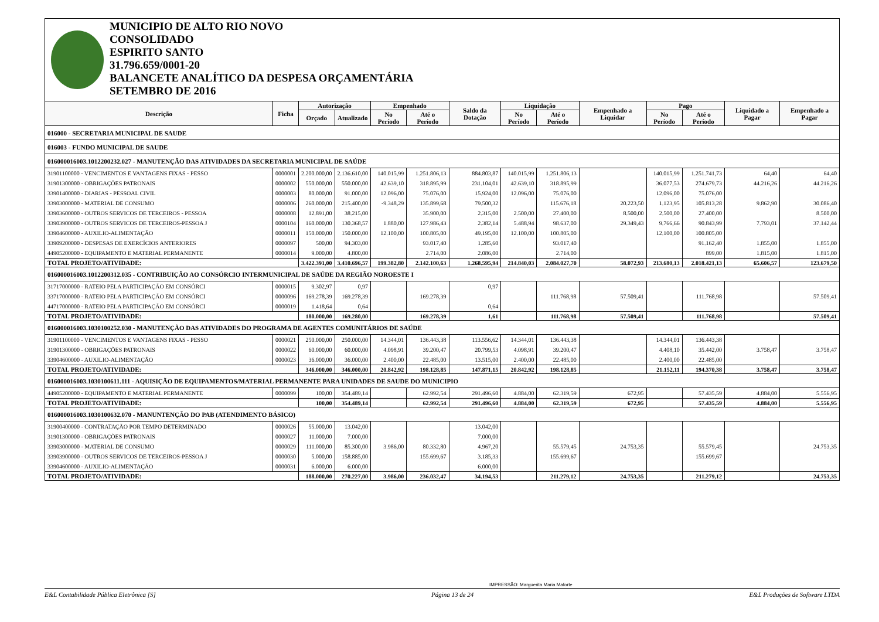MUNICIPIO DE ALTO RIO NOVO
CONSOLIDADO
ESPIRITO SANTO
31.796.659/0001-20
BALANCETE ANALÍTICO DA DESPESA ORÇAMENTÁRIA
SETEMBRO DE 2016
| Descrição | Ficha | Autorização | | Empenhado | | Saldo da Dotação | Liquidação | | Empenhado a Liquidar | Pago | | Liquidado a Pagar | Empenhado a Pagar |
| --- | --- | --- | --- | --- | --- | --- | --- | --- | --- | --- | --- | --- | --- |
| | | Orçado | Atualizado | No Período | Até o Período | | No Período | Até o Período | | No Período | Até o Período | | |
| 016000 - SECRETARIA MUNICIPAL DE SAUDE | | | | | | | | | | | | | |
| 016003 - FUNDO MUNICIPAL DE SAUDE | | | | | | | | | | | | | |
| 016000016003.1012200232.027 - MANUTENÇÃO DAS ATIVIDADES DA SECRETARIA MUNICIPAL DE SAÚDE | | | | | | | | | | | | | |
| 31901100000 - VENCIMENTOS E VANTAGENS FIXAS - PESSO | 0000001 | 2.200.000,00 | 2.136.610,00 | 140.015,99 | 1.251.806,13 | 884.803,87 | 140.015,99 | 1.251.806,13 | | 140.015,99 | 1.251.741,73 | 64,40 | 64,40 |
| 31901300000 - OBRIGAÇÕES PATRONAIS | 0000002 | 550.000,00 | 550.000,00 | 42.639,10 | 318.895,99 | 231.104,01 | 42.639,10 | 318.895,99 | | 36.077,53 | 274.679,73 | 44.216,26 | 44.216,26 |
| 33901400000 - DIARIAS - PESSOAL CIVIL | 0000003 | 80.000,00 | 91.000,00 | 12.096,00 | 75.076,00 | 15.924,00 | 12.096,00 | 75.076,00 | | 12.096,00 | 75.076,00 | | |
| 33903000000 - MATERIAL DE CONSUMO | 0000006 | 260.000,00 | 215.400,00 | -9.348,29 | 135.899,68 | 79.500,32 | | 115.676,18 | 20.223,50 | 1.123,95 | 105.813,28 | 9.862,90 | 30.086,40 |
| 33903600000 - OUTROS SERVICOS DE TERCEIROS - PESSOA | 0000008 | 12.891,00 | 38.215,00 | | 35.900,00 | 2.315,00 | 2.500,00 | 27.400,00 | 8.500,00 | 2.500,00 | 27.400,00 | | 8.500,00 |
| 33903900000 - OUTROS SERVICOS DE TERCEIROS-PESSOA J | 0000104 | 160.000,00 | 130.368,57 | 1.880,00 | 127.986,43 | 2.382,14 | 5.488,94 | 98.637,00 | 29.349,43 | 9.766,66 | 90.843,99 | 7.793,01 | 37.142,44 |
| 33904600000 - AUXILIO-ALIMENTAÇÃO | 0000011 | 150.000,00 | 150.000,00 | 12.100,00 | 100.805,00 | 49.195,00 | 12.100,00 | 100.805,00 | | 12.100,00 | 100.805,00 | | |
| 33909200000 - DESPESAS DE EXERCÍCIOS ANTERIORES | 0000097 | 500,00 | 94.303,00 | | 93.017,40 | 1.285,60 | | 93.017,40 | | | 91.162,40 | 1.855,00 | 1.855,00 |
| 44905200000 - EQUIPAMENTO E MATERIAL PERMANENTE | 0000014 | 9.000,00 | 4.800,00 | | 2.714,00 | 2.086,00 | | 2.714,00 | | | 899,00 | 1.815,00 | 1.815,00 |
| TOTAL PROJETO/ATIVIDADE: | | 3.422.391,00 | 3.410.696,57 | 199.382,80 | 2.142.100,63 | 1.268.595,94 | 214.840,03 | 2.084.027,70 | 58.072,93 | 213.680,13 | 2.018.421,13 | 65.606,57 | 123.679,50 |
| 016000016003.1012200312.035 - CONTRIBUIÇÃO AO CONSÓRCIO INTERMUNICIPAL DE SAÚDE DA REGIÃO NOROESTE I | | | | | | | | | | | | | |
| 31717000000 - RATEIO PELA PARTICIPAÇÃO EM CONSÓRCI | 0000015 | 9.302,97 | 0,97 | | | 0,97 | | | | | | | |
| 33717000000 - RATEIO PELA PARTICIPAÇÃO EM CONSÓRCI | 0000096 | 169.278,39 | 169.278,39 | | 169.278,39 | | | 111.768,98 | 57.509,41 | | 111.768,98 | | 57.509,41 |
| 44717000000 - RATEIO PELA PARTICIPAÇÃO EM CONSÓRCI | 0000019 | 1.418,64 | 0,64 | | | 0,64 | | | | | | | |
| TOTAL PROJETO/ATIVIDADE: | | 180.000,00 | 169.280,00 | | 169.278,39 | 1,61 | | 111.768,98 | 57.509,41 | | 111.768,98 | | 57.509,41 |
| 016000016003.1030100252.030 - MANUTENÇÃO DAS ATIVIDADES DO PROGRAMA DE AGENTES COMUNITÁRIOS DE SAÚDE | | | | | | | | | | | | | |
| 31901100000 - VENCIMENTOS E VANTAGENS FIXAS - PESSO | 0000021 | 250.000,00 | 250.000,00 | 14.344,01 | 136.443,38 | 113.556,62 | 14.344,01 | 136.443,38 | | 14.344,01 | 136.443,38 | | |
| 31901300000 - OBRIGAÇÕES PATRONAIS | 0000022 | 60.000,00 | 60.000,00 | 4.098,91 | 39.200,47 | 20.799,53 | 4.098,91 | 39.200,47 | | 4.408,10 | 35.442,00 | 3.758,47 | 3.758,47 |
| 33904600000 - AUXILIO-ALIMENTAÇÃO | 0000023 | 36.000,00 | 36.000,00 | 2.400,00 | 22.485,00 | 13.515,00 | 2.400,00 | 22.485,00 | | 2.400,00 | 22.485,00 | | |
| TOTAL PROJETO/ATIVIDADE: | | 346.000,00 | 346.000,00 | 20.842,92 | 198.128,85 | 147.871,15 | 20.842,92 | 198.128,85 | | 21.152,11 | 194.370,38 | 3.758,47 | 3.758,47 |
| 016000016003.1030100611.111 - AQUISIÇÃO DE EQUIPAMENTOS/MATERIAL PERMANENTE PARA UNIDADES DE SAUDE DO MUNICIPIO | | | | | | | | | | | | | |
| 44905200000 - EQUIPAMENTO E MATERIAL PERMANENTE | 0000099 | 100,00 | 354.489,14 | | 62.992,54 | 291.496,60 | 4.884,00 | 62.319,59 | 672,95 | | 57.435,59 | 4.884,00 | 5.556,95 |
| TOTAL PROJETO/ATIVIDADE: | | 100,00 | 354.489,14 | | 62.992,54 | 291.496,60 | 4.884,00 | 62.319,59 | 672,95 | | 57.435,59 | 4.884,00 | 5.556,95 |
| 016000016003.1030100632.070 - MANUNTENÇÃO DO PAB (ATENDIMENTO BÁSICO) | | | | | | | | | | | | | |
| 31900400000 - CONTRATAÇÃO POR TEMPO DETERMINADO | 0000026 | 55.000,00 | 13.042,00 | | | 13.042,00 | | | | | | | |
| 31901300000 - OBRIGAÇÕES PATRONAIS | 0000027 | 11.000,00 | 7.000,00 | | | 7.000,00 | | | | | | | |
| 33903000000 - MATERIAL DE CONSUMO | 0000029 | 111.000,00 | 85.300,00 | 3.986,00 | 80.332,80 | 4.967,20 | | 55.579,45 | 24.753,35 | | 55.579,45 | | 24.753,35 |
| 33903900000 - OUTROS SERVICOS DE TERCEIROS-PESSOA J | 0000030 | 5.000,00 | 158.885,00 | | 155.699,67 | 3.185,33 | | 155.699,67 | | | 155.699,67 | | |
| 33904600000 - AUXILIO-ALIMENTAÇÃO | 0000031 | 6.000,00 | 6.000,00 | | | 6.000,00 | | | | | | | |
| TOTAL PROJETO/ATIVIDADE: | | 188.000,00 | 270.227,00 | 3.986,00 | 236.032,47 | 34.194,53 | | 211.279,12 | 24.753,35 | | 211.279,12 | | 24.753,35 |
IMPRESSÃO: Marguerita Maria Maforte
E&L Contabilidade Pública Eletrônica [S] Página 13 de 24 E&L Produções de Software LTDA